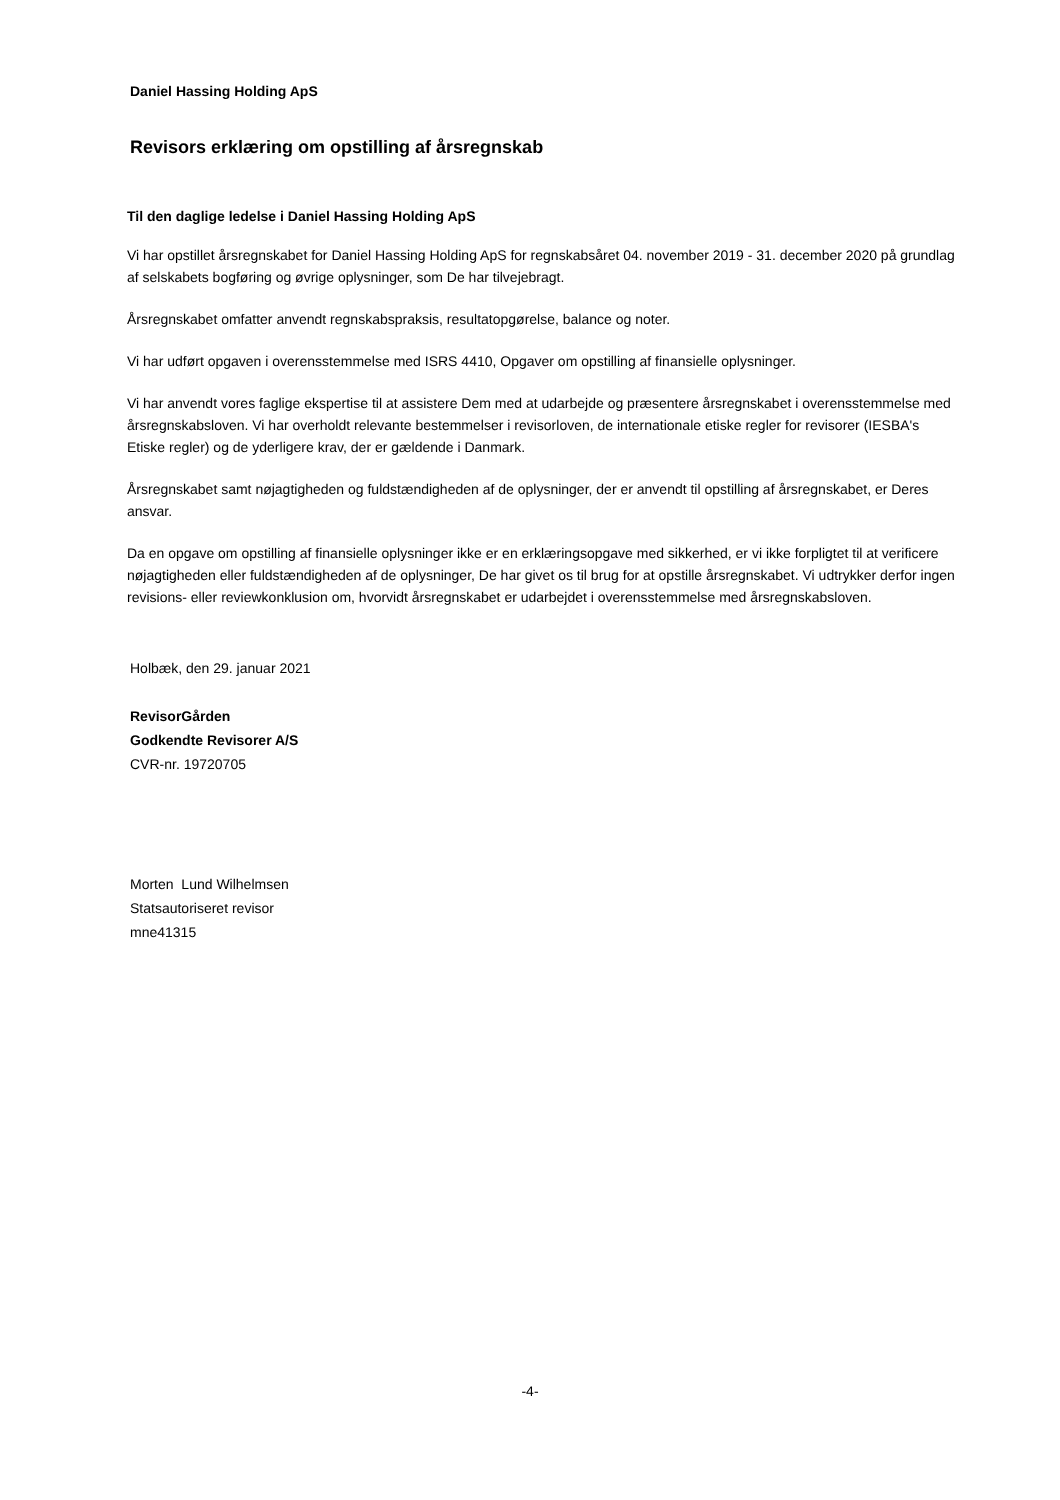Daniel Hassing Holding ApS
Revisors erklæring om opstilling af årsregnskab
Til den daglige ledelse i Daniel Hassing Holding ApS
Vi har opstillet årsregnskabet for Daniel Hassing Holding ApS for regnskabsåret 04. november 2019 - 31. december 2020 på grundlag af selskabets bogføring og øvrige oplysninger, som De har tilvejebragt.
Årsregnskabet omfatter anvendt regnskabspraksis, resultatopgørelse, balance og noter.
Vi har udført opgaven i overensstemmelse med ISRS 4410, Opgaver om opstilling af finansielle oplysninger.
Vi har anvendt vores faglige ekspertise til at assistere Dem med at udarbejde og præsentere årsregnskabet i overensstemmelse med årsregnskabsloven. Vi har overholdt relevante bestemmelser i revisorloven, de internationale etiske regler for revisorer (IESBA's Etiske regler) og de yderligere krav, der er gældende i Danmark.
Årsregnskabet samt nøjagtigheden og fuldstændigheden af de oplysninger, der er anvendt til opstilling af årsregnskabet, er Deres ansvar.
Da en opgave om opstilling af finansielle oplysninger ikke er en erklæringsopgave med sikkerhed, er vi ikke forpligtet til at verificere nøjagtigheden eller fuldstændigheden af de oplysninger, De har givet os til brug for at opstille årsregnskabet. Vi udtrykker derfor ingen revisions- eller reviewkonklusion om, hvorvidt årsregnskabet er udarbejdet i overensstemmelse med årsregnskabsloven.
Holbæk, den 29. januar 2021
RevisorGården
Godkendte Revisorer A/S
CVR-nr. 19720705
Morten Lund Wilhelmsen
Statsautoriseret revisor
mne41315
-4-